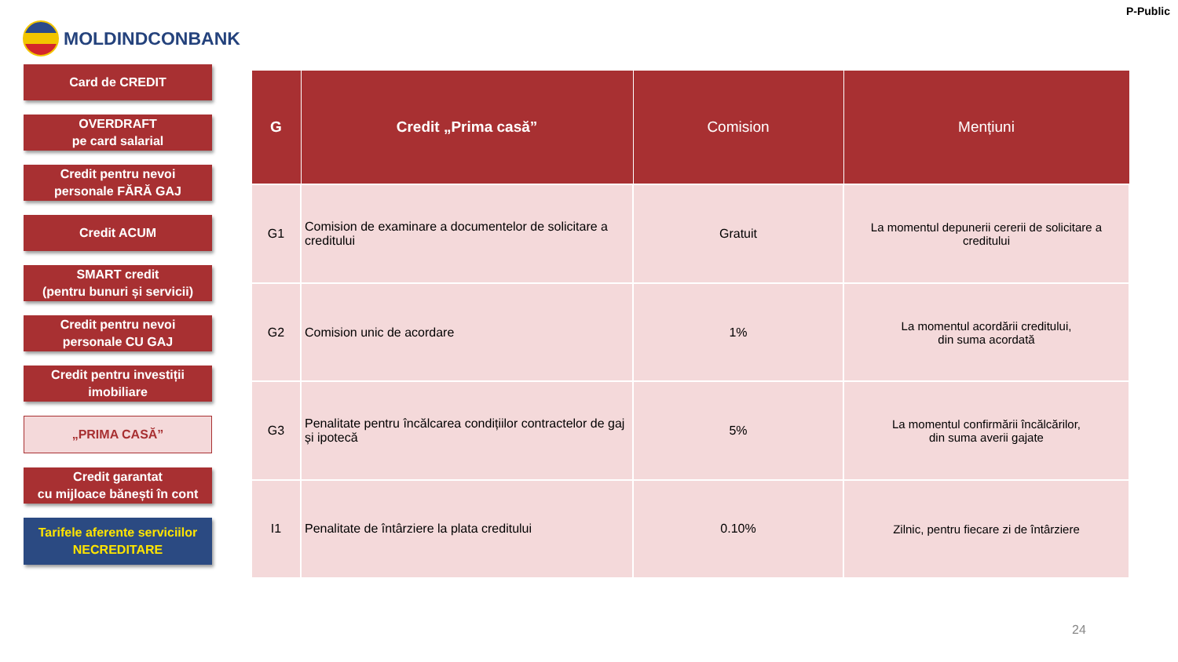MOLDINDCONBANK
P-Public
Card de CREDIT
OVERDRAFT
pe card salarial
Credit pentru nevoi
personale FĂRĂ GAJ
Credit ACUM
SMART credit
(pentru bunuri și servicii)
Credit pentru nevoi
personale CU GAJ
Credit pentru investiții
imobiliare
„PRIMA CASĂ”
Credit garantat
cu mijloace bănești în cont
Tarifele aferente serviciilor
NECREDITARE
| G | Credit „Prima casă” | Comision | Mențiuni |
| --- | --- | --- | --- |
| G1 | Comision de examinare a documentelor de solicitare a creditului | Gratuit | La momentul depunerii cererii de solicitare a creditului |
| G2 | Comision unic de acordare | 1% | La momentul acordării creditului, din suma acordată |
| G3 | Penalitate pentru încălcarea condițiilor contractelor de gaj și ipotecă | 5% | La momentul confirmării încălcărilor, din suma averii gajate |
| I1 | Penalitate de întârziere la plata creditului | 0.10% | Zilnic, pentru fiecare zi de întârziere |
24